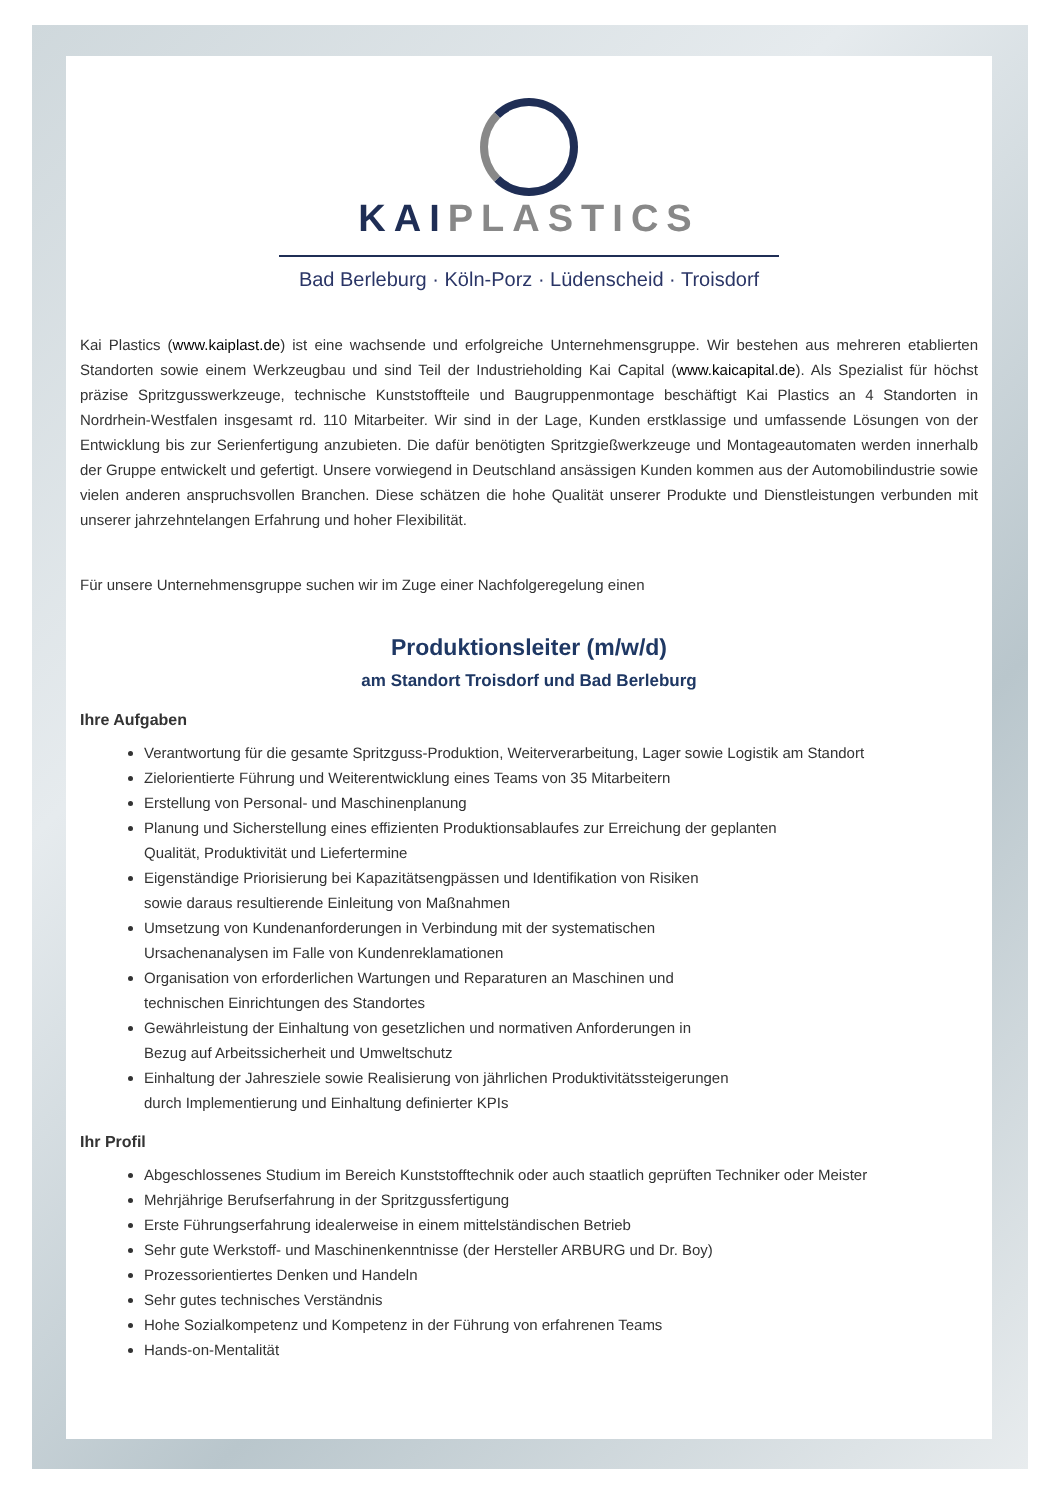KAIPLASTICS
Bad Berleburg · Köln-Porz · Lüdenscheid · Troisdorf
Kai Plastics (www.kaiplast.de) ist eine wachsende und erfolgreiche Unternehmensgruppe. Wir bestehen aus mehreren etablierten Standorten sowie einem Werkzeugbau und sind Teil der Industrieholding Kai Capital (www.kaicapital.de). Als Spezialist für höchst präzise Spritzgusswerkzeuge, technische Kunststoffteile und Baugruppenmontage beschäftigt Kai Plastics an 4 Standorten in Nordrhein-Westfalen insgesamt rd. 110 Mitarbeiter. Wir sind in der Lage, Kunden erstklassige und umfassende Lösungen von der Entwicklung bis zur Serienfertigung anzubieten. Die dafür benötigten Spritzgießwerkzeuge und Montageautomaten werden innerhalb der Gruppe entwickelt und gefertigt. Unsere vorwiegend in Deutschland ansässigen Kunden kommen aus der Automobilindustrie sowie vielen anderen anspruchsvollen Branchen. Diese schätzen die hohe Qualität unserer Produkte und Dienstleistungen verbunden mit unserer jahrzehntelangen Erfahrung und hoher Flexibilität.
Für unsere Unternehmensgruppe suchen wir im Zuge einer Nachfolgeregelung einen
Produktionsleiter (m/w/d)
am Standort Troisdorf und Bad Berleburg
Ihre Aufgaben
Verantwortung für die gesamte Spritzguss-Produktion, Weiterverarbeitung, Lager sowie Logistik am Standort
Zielorientierte Führung und Weiterentwicklung eines Teams von 35 Mitarbeitern
Erstellung von Personal- und Maschinenplanung
Planung und Sicherstellung eines effizienten Produktionsablaufes zur Erreichung der geplanten
Qualität, Produktivität und Liefertermine
Eigenständige Priorisierung bei Kapazitätsengpässen und Identifikation von Risiken
sowie daraus resultierende Einleitung von Maßnahmen
Umsetzung von Kundenanforderungen in Verbindung mit der systematischen
Ursachenanalysen im Falle von Kundenreklamationen
Organisation von erforderlichen Wartungen und Reparaturen an Maschinen und
technischen Einrichtungen des Standortes
Gewährleistung der Einhaltung von gesetzlichen und normativen Anforderungen in
Bezug auf Arbeitssicherheit und Umweltschutz
Einhaltung der Jahresziele sowie Realisierung von jährlichen Produktivitätssteigerungen
durch Implementierung und Einhaltung definierter KPIs
Ihr Profil
Abgeschlossenes Studium im Bereich Kunststofftechnik oder auch staatlich geprüften Techniker oder Meister
Mehrjährige Berufserfahrung in der Spritzgussfertigung
Erste Führungserfahrung idealerweise in einem mittelständischen Betrieb
Sehr gute Werkstoff- und Maschinenkenntnisse (der Hersteller ARBURG und Dr. Boy)
Prozessorientiertes Denken und Handeln
Sehr gutes technisches Verständnis
Hohe Sozialkompetenz und Kompetenz in der Führung von erfahrenen Teams
Hands-on-Mentalität